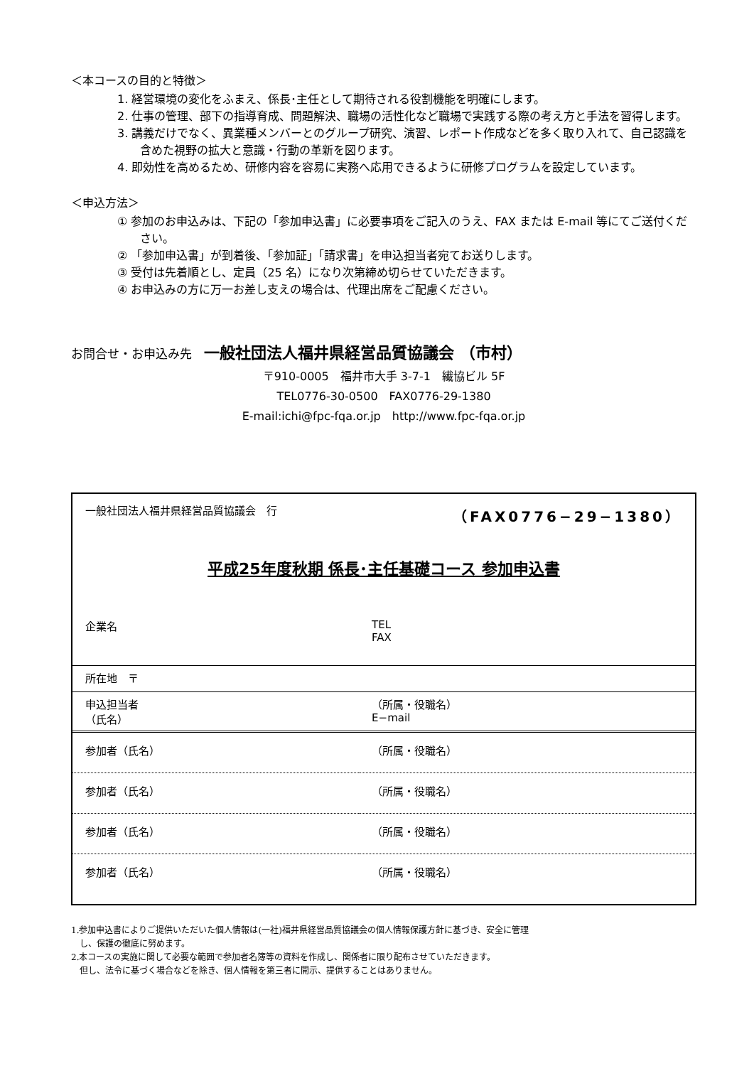＜本コースの目的と特徴＞
1. 経営環境の変化をふまえ、係長･主任として期待される役割機能を明確にします。
2. 仕事の管理、部下の指導育成、問題解決、職場の活性化など職場で実践する際の考え方と手法を習得します。
3. 講義だけでなく、異業種メンバーとのグループ研究、演習、レポート作成などを多く取り入れて、自己認識を含めた視野の拡大と意識・行動の革新を図ります。
4. 即効性を高めるため、研修内容を容易に実務へ応用できるように研修プログラムを設定しています。
＜申込方法＞
① 参加のお申込みは、下記の「参加申込書」に必要事項をご記入のうえ、FAX または E-mail 等にてご送付ください。
② 「参加申込書」が到着後、「参加証」「請求書」を申込担当者宛てお送りします。
③ 受付は先着順とし、定員（25 名）になり次第締め切らせていただきます。
④ お申込みの方に万一お差し支えの場合は、代理出席をご配慮ください。
お問合せ・お申込み先　一般社団法人福井県経営品質協議会 （市村）
〒910-0005　福井市大手 3-7-1　繊協ビル 5F
TEL0776-30-0500　FAX0776-29-1380
E-mail:ichi@fpc-fqa.or.jp　http://www.fpc-fqa.or.jp
| 一般社団法人福井県経営品質協議会 行 | （FAX0776−29−1380） |
| 平成25年度秋期 係長･主任基礎コース 参加申込書 | |
| 企業名 | TEL FAX |
| 所在地 〒 | |
| 申込担当者 （氏名） | （所属・役職名） E−mail |
| 参加者（氏名） | （所属・役職名） |
| 参加者（氏名） | （所属・役職名） |
| 参加者（氏名） | （所属・役職名） |
| 参加者（氏名） | （所属・役職名） |
1.参加申込書によりご提供いただいた個人情報は(一社)福井県経営品質協議会の個人情報保護方針に基づき、安全に管理
　し、保護の徹底に努めます。
2.本コースの実施に関して必要な範囲で参加者名簿等の資料を作成し、関係者に限り配布させていただきます。
　但し、法令に基づく場合などを除き、個人情報を第三者に開示、提供することはありません。